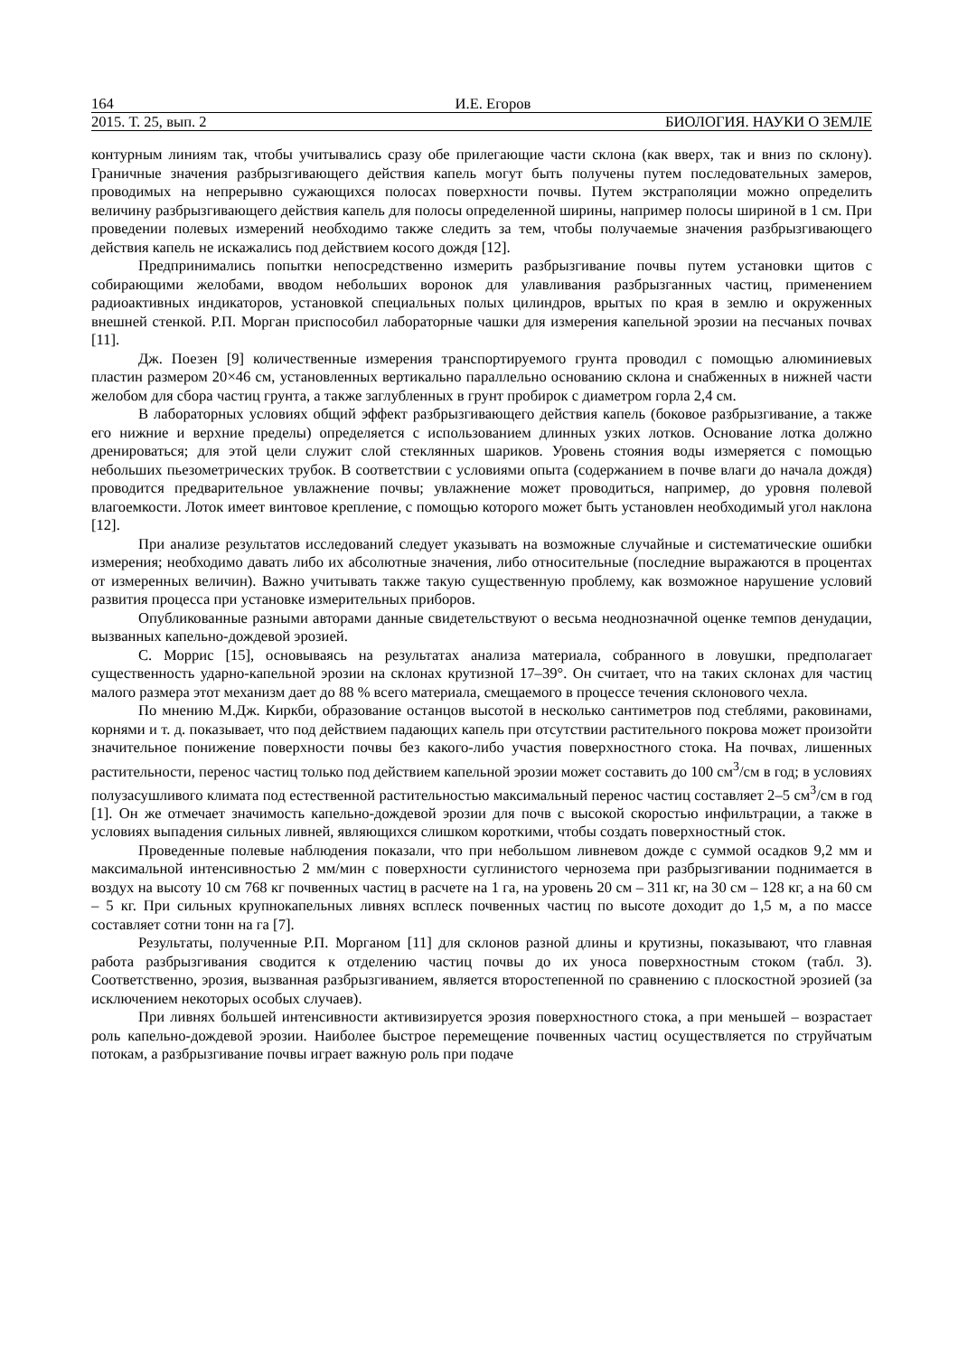164 И.Е. Егоров
2015. Т. 25, вып. 2 БИОЛОГИЯ. НАУКИ О ЗЕМЛЕ
контурным линиям так, чтобы учитывались сразу обе прилегающие части склона (как вверх, так и вниз по склону). Граничные значения разбрызгивающего действия капель могут быть получены путем последовательных замеров, проводимых на непрерывно сужающихся полосах поверхности почвы. Путем экстраполяции можно определить величину разбрызгивающего действия капель для полосы определенной ширины, например полосы шириной в 1 см. При проведении полевых измерений необходимо также следить за тем, чтобы получаемые значения разбрызгивающего действия капель не искажались под действием косого дождя [12].
Предпринимались попытки непосредственно измерить разбрызгивание почвы путем установки щитов с собирающими желобами, вводом небольших воронок для улавливания разбрызганных частиц, применением радиоактивных индикаторов, установкой специальных полых цилиндров, врытых по края в землю и окруженных внешней стенкой. Р.П. Морган приспособил лабораторные чашки для измерения капельной эрозии на песчаных почвах [11].
Дж. Поезен [9] количественные измерения транспортируемого грунта проводил с помощью алюминиевых пластин размером 20×46 см, установленных вертикально параллельно основанию склона и снабженных в нижней части желобом для сбора частиц грунта, а также заглубленных в грунт пробирок с диаметром горла 2,4 см.
В лабораторных условиях общий эффект разбрызгивающего действия капель (боковое разбрызгивание, а также его нижние и верхние пределы) определяется с использованием длинных узких лотков. Основание лотка должно дренироваться; для этой цели служит слой стеклянных шариков. Уровень стояния воды измеряется с помощью небольших пьезометрических трубок. В соответствии с условиями опыта (содержанием в почве влаги до начала дождя) проводится предварительное увлажнение почвы; увлажнение может проводиться, например, до уровня полевой влагоемкости. Лоток имеет винтовое крепление, с помощью которого может быть установлен необходимый угол наклона [12].
При анализе результатов исследований следует указывать на возможные случайные и систематические ошибки измерения; необходимо давать либо их абсолютные значения, либо относительные (последние выражаются в процентах от измеренных величин). Важно учитывать также такую существенную проблему, как возможное нарушение условий развития процесса при установке измерительных приборов.
Опубликованные разными авторами данные свидетельствуют о весьма неоднозначной оценке темпов денудации, вызванных капельно-дождевой эрозией.
С. Моррис [15], основываясь на результатах анализа материала, собранного в ловушки, предполагает существенность ударно-капельной эрозии на склонах крутизной 17–39°. Он считает, что на таких склонах для частиц малого размера этот механизм дает до 88 % всего материала, смещаемого в процессе течения склонового чехла.
По мнению М.Дж. Киркби, образование останцов высотой в несколько сантиметров под стеблями, раковинами, корнями и т. д. показывает, что под действием падающих капель при отсутствии растительного покрова может произойти значительное понижение поверхности почвы без какого-либо участия поверхностного стока. На почвах, лишенных растительности, перенос частиц только под действием капельной эрозии может составить до 100 см<sup>3</sup>/см в год; в условиях полузасушливого климата под естественной растительностью максимальный перенос частиц составляет 2–5 см<sup>3</sup>/см в год [1]. Он же отмечает значимость капельно-дождевой эрозии для почв с высокой скоростью инфильтрации, а также в условиях выпадения сильных ливней, являющихся слишком короткими, чтобы создать поверхностный сток.
Проведенные полевые наблюдения показали, что при небольшом ливневом дожде с суммой осадков 9,2 мм и максимальной интенсивностью 2 мм/мин с поверхности суглинистого чернозема при разбрызгивании поднимается в воздух на высоту 10 см 768 кг почвенных частиц в расчете на 1 га, на уровень 20 см – 311 кг, на 30 см – 128 кг, а на 60 см – 5 кг. При сильных крупнокапельных ливнях всплеск почвенных частиц по высоте доходит до 1,5 м, а по массе составляет сотни тонн на га [7].
Результаты, полученные Р.П. Морганом [11] для склонов разной длины и крутизны, показывают, что главная работа разбрызгивания сводится к отделению частиц почвы до их уноса поверхностным стоком (табл. 3). Соответственно, эрозия, вызванная разбрызгиванием, является второстепенной по сравнению с плоскостной эрозией (за исключением некоторых особых случаев).
При ливнях большей интенсивности активизируется эрозия поверхностного стока, а при меньшей – возрастает роль капельно-дождевой эрозии. Наиболее быстрое перемещение почвенных частиц осуществляется по струйчатым потокам, а разбрызгивание почвы играет важную роль при подаче